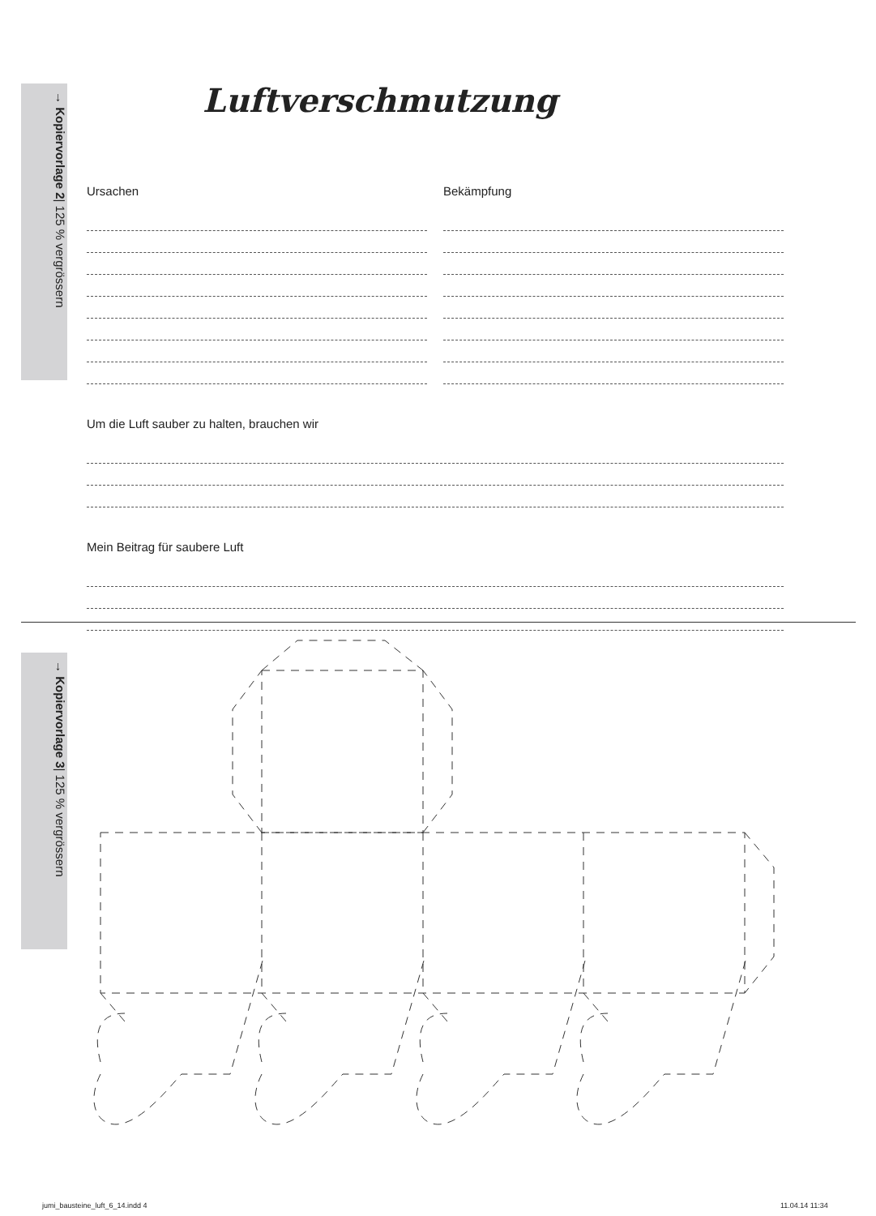→ Kopiervorlage 2| 125 % vergrössern
Luftverschmutzung
Ursachen Bekämpfung
Um die Luft sauber zu halten, brauchen wir
Mein Beitrag für saubere Luft
→ Kopiervorlage 3| 125 % vergrössern
jumi_bausteine_luft_6_14.indd 4
11.04.14 11:34